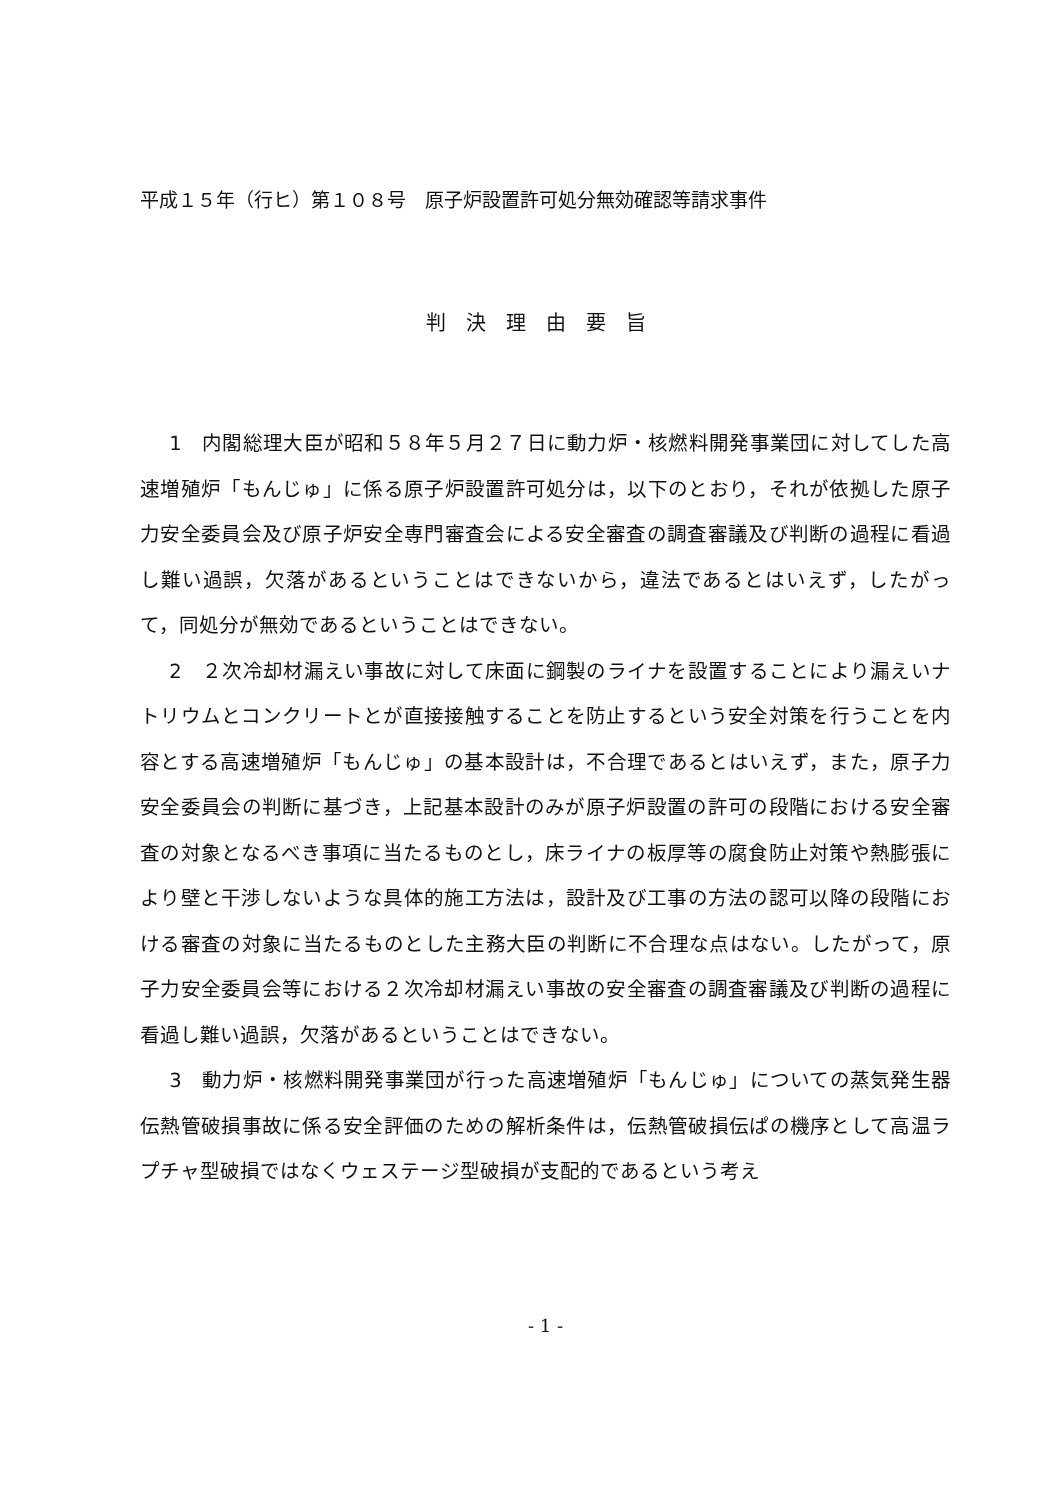平成１５年（行ヒ）第１０８号　原子炉設置許可処分無効確認等請求事件
判決理由要旨
1　内閣総理大臣が昭和５８年５月２７日に動力炉・核燃料開発事業団に対してした高速増殖炉「もんじゅ」に係る原子炉設置許可処分は，以下のとおり，それが依拠した原子力安全委員会及び原子炉安全専門審査会による安全審査の調査審議及び判断の過程に看過し難い過誤，欠落があるということはできないから，違法であるとはいえず，したがって，同処分が無効であるということはできない。
2　２次冷却材漏えい事故に対して床面に鋼製のライナを設置することにより漏えいナトリウムとコンクリートとが直接接触することを防止するという安全対策を行うことを内容とする高速増殖炉「もんじゅ」の基本設計は，不合理であるとはいえず，また，原子力安全委員会の判断に基づき，上記基本設計のみが原子炉設置の許可の段階における安全審査の対象となるべき事項に当たるものとし，床ライナの板厚等の腐食防止対策や熱膨張により壁と干渉しないような具体的施工方法は，設計及び工事の方法の認可以降の段階における審査の対象に当たるものとした主務大臣の判断に不合理な点はない。したがって，原子力安全委員会等における２次冷却材漏えい事故の安全審査の調査審議及び判断の過程に看過し難い過誤，欠落があるということはできない。
3　動力炉・核燃料開発事業団が行った高速増殖炉「もんじゅ」についての蒸気発生器伝熱管破損事故に係る安全評価のための解析条件は，伝熱管破損伝ぱの機序として高温ラプチャ型破損ではなくウェステージ型破損が支配的であるという考え
- 1 -